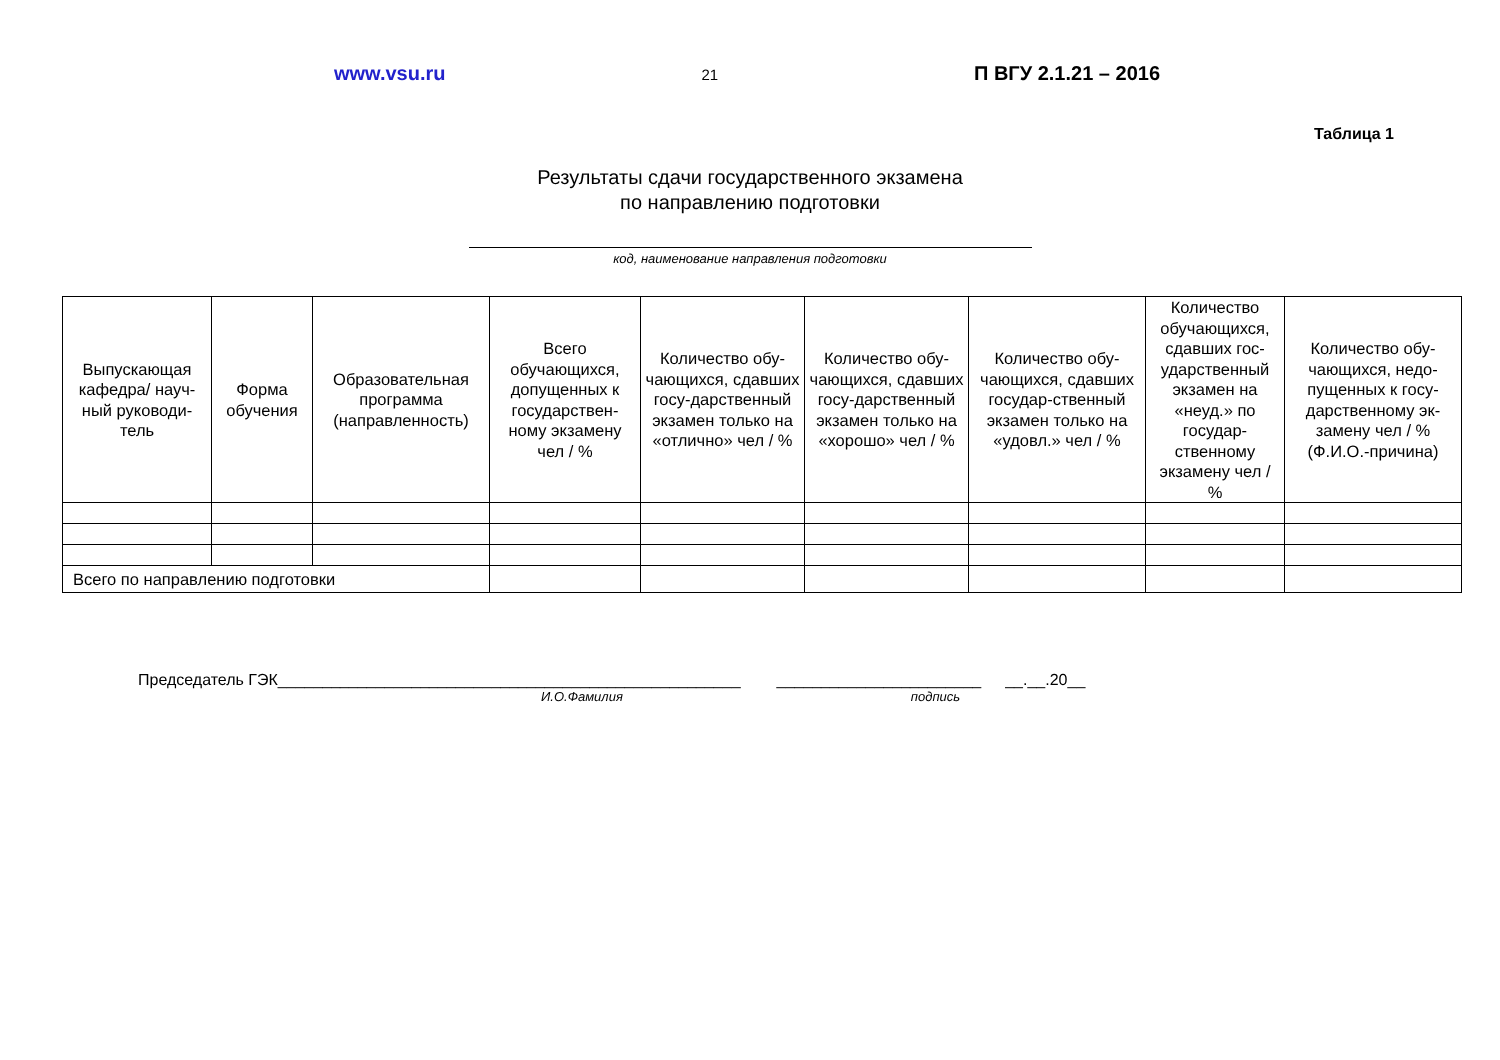www.vsu.ru 21 П ВГУ 2.1.21 – 2016
Таблица 1
Результаты сдачи государственного экзамена
по направлению подготовки
код, наименование направления подготовки
| Выпускающая кафедра/ науч-ный руководи-тель | Форма обучения | Образовательная программа (направленность) | Всего обучающихся, допущенных к государствен-ному экзамену чел / % | Количество обу-чающихся, сдавших госу-дарственный экзамен только на «отлично» чел / % | Количество обу-чающихся, сдавших госу-дарственный экзамен только на «хорошо» чел / % | Количество обу-чающихся, сдавших государ-ственный экзамен только на «удовл.» чел / % | Количество обучающихся, сдавших гос-ударственный экзамен на «неуд.» по государ-ственному экзамену чел / % | Количество обу-чающихся, недо-пущенных к госу-дарственному эк-замену чел / % (Ф.И.О.-причина) |
| --- | --- | --- | --- | --- | --- | --- | --- | --- |
| Всего по направлению подготовки | | | | | | | | |
Председатель ГЭК____________________________________________________ _______________________ __.__.20__
И.О.Фамилия подпись